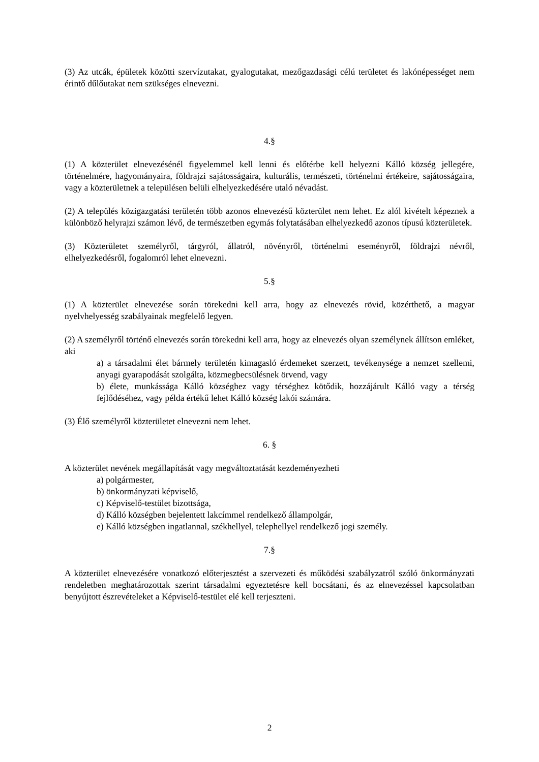(3) Az utcák, épületek közötti szervízutakat, gyalogutakat, mezőgazdasági célú területet és lakónépességet nem érintő dűlőutakat nem szükséges elnevezni.
4.§
(1) A közterület elnevezésénél figyelemmel kell lenni és előtérbe kell helyezni Kálló község jellegére, történelmére, hagyományaira, földrajzi sajátosságaira, kulturális, természeti, történelmi értékeire, sajátosságaira, vagy a közterületnek a településen belüli elhelyezkedésére utaló névadást.
(2) A település közigazgatási területén több azonos elnevezésű közterület nem lehet. Ez alól kivételt képeznek a különböző helyrajzi számon lévő, de természetben egymás folytatásában elhelyezkedő azonos típusú közterületek.
(3) Közterületet személyről, tárgyról, állatról, növényről, történelmi eseményről, földrajzi névről, elhelyezkedésről, fogalomról lehet elnevezni.
5.§
(1) A közterület elnevezése során törekedni kell arra, hogy az elnevezés rövid, közérthető, a magyar nyelvhelyesség szabályainak megfelelő legyen.
(2) A személyről történő elnevezés során törekedni kell arra, hogy az elnevezés olyan személynek állítson emléket, aki
a) a társadalmi élet bármely területén kimagasló érdemeket szerzett, tevékenysége a nemzet szellemi, anyagi gyarapodását szolgálta, közmegbecsülésnek örvend, vagy
b) élete, munkássága Kálló községhez vagy térséghez kötődik, hozzájárult Kálló vagy a térség fejlődéséhez, vagy példa értékű lehet Kálló község lakói számára.
(3) Élő személyről közterületet elnevezni nem lehet.
6. §
A közterület nevének megállapítását vagy megváltoztatását kezdeményezheti
a) polgármester,
b) önkormányzati képviselő,
c) Képviselő-testület bizottsága,
d) Kálló községben bejelentett lakcímmel rendelkező állampolgár,
e) Kálló községben ingatlannal, székhellyel, telephellyel rendelkező jogi személy.
7.§
A közterület elnevezésére vonatkozó előterjesztést a szervezeti és működési szabályzatról szóló önkormányzati rendeletben meghatározottak szerint társadalmi egyeztetésre kell bocsátani, és az elnevezéssel kapcsolatban benyújtott észrevételeket a Képviselő-testület elé kell terjeszteni.
2